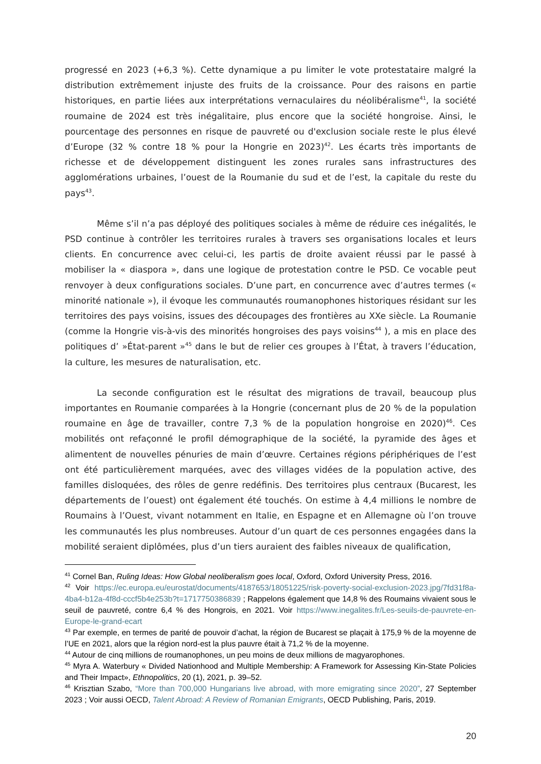progressé en 2023 (+6,3 %). Cette dynamique a pu limiter le vote protestataire malgré la distribution extrêmement injuste des fruits de la croissance. Pour des raisons en partie historiques, en partie liées aux interprétations vernaculaires du néolibéralisme<sup>41</sup>, la société roumaine de 2024 est très inégalitaire, plus encore que la société hongroise. Ainsi, le pourcentage des personnes en risque de pauvreté ou d'exclusion sociale reste le plus élevé d’Europe (32 % contre 18 % pour la Hongrie en 2023)<sup>42</sup>. Les écarts très importants de richesse et de développement distinguent les zones rurales sans infrastructures des agglomérations urbaines, l’ouest de la Roumanie du sud et de l’est, la capitale du reste du pays<sup>43</sup>.
Même s’il n’a pas déployé des politiques sociales à même de réduire ces inégalités, le PSD continue à contrôler les territoires rurales à travers ses organisations locales et leurs clients. En concurrence avec celui-ci, les partis de droite avaient réussi par le passé à mobiliser la « diaspora », dans une logique de protestation contre le PSD. Ce vocable peut renvoyer à deux configurations sociales. D’une part, en concurrence avec d’autres termes (« minorité nationale »), il évoque les communautés roumanophones historiques résidant sur les territoires des pays voisins, issues des découpages des frontières au XXe siècle. La Roumanie (comme la Hongrie vis-à-vis des minorités hongroises des pays voisins<sup>44</sup> ), a mis en place des politiques d’ »État-parent »<sup>45</sup> dans le but de relier ces groupes à l’État, à travers l’éducation, la culture, les mesures de naturalisation, etc.
La seconde configuration est le résultat des migrations de travail, beaucoup plus importantes en Roumanie comparées à la Hongrie (concernant plus de 20 % de la population roumaine en âge de travailler, contre 7,3 % de la population hongroise en 2020)<sup>46</sup>. Ces mobilités ont refaçonné le profil démographique de la société, la pyramide des âges et alimentent de nouvelles pénuries de main d’œuvre. Certaines régions périphériques de l’est ont été particulièrement marquées, avec des villages vidées de la population active, des familles disloquées, des rôles de genre redéfinis. Des territoires plus centraux (Bucarest, les départements de l’ouest) ont également été touchés. On estime à 4,4 millions le nombre de Roumains à l’Ouest, vivant notamment en Italie, en Espagne et en Allemagne où l’on trouve les communautés les plus nombreuses. Autour d’un quart de ces personnes engagées dans la mobilité seraient diplômées, plus d’un tiers auraient des faibles niveaux de qualification,
<sup>41</sup> Cornel Ban, Ruling Ideas: How Global neoliberalism goes local, Oxford, Oxford University Press, 2016.
<sup>42</sup> Voir https://ec.europa.eu/eurostat/documents/4187653/18051225/risk-poverty-social-exclusion-2023.jpg/7fd31f8a-4ba4-b12a-4f8d-cccf5b4e253b?t=1717750386839 ; Rappelons également que 14,8 % des Roumains vivaient sous le seuil de pauvreté, contre 6,4 % des Hongrois, en 2021. Voir https://www.inegalites.fr/Les-seuils-de-pauvrete-en-Europe-le-grand-ecart
<sup>43</sup> Par exemple, en termes de parité de pouvoir d’achat, la région de Bucarest se plaçait à 175,9 % de la moyenne de l’UE en 2021, alors que la région nord-est la plus pauvre était à 71,2 % de la moyenne.
<sup>44</sup> Autour de cinq millions de roumanophones, un peu moins de deux millions de magyarophones.
<sup>45</sup> Myra A. Waterbury « Divided Nationhood and Multiple Membership: A Framework for Assessing Kin-State Policies and Their Impact», Ethnopolitics, 20 (1), 2021, p. 39–52.
<sup>46</sup> Krisztian Szabo, “More than 700,000 Hungarians live abroad, with more emigrating since 2020”, 27 September 2023 ; Voir aussi OECD, Talent Abroad: A Review of Romanian Emigrants, OECD Publishing, Paris, 2019.
20